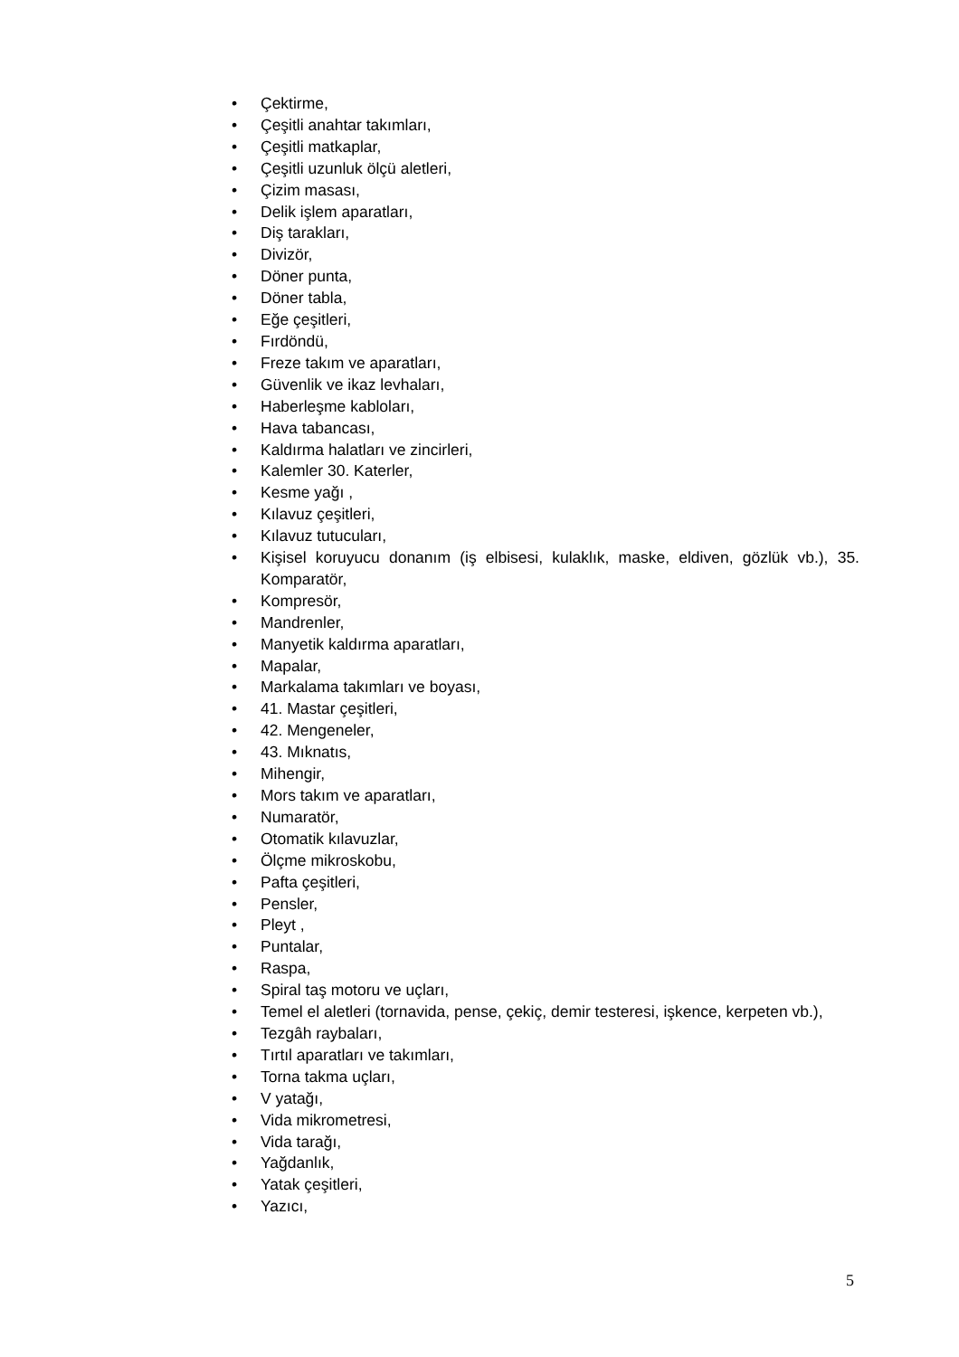• Çektirme,
• Çeşitli anahtar takımları,
• Çeşitli matkaplar,
• Çeşitli uzunluk ölçü aletleri,
• Çizim masası,
• Delik işlem aparatları,
• Diş tarakları,
• Divizör,
• Döner punta,
• Döner tabla,
• Eğe çeşitleri,
• Fırdöndü,
• Freze takım ve aparatları,
• Güvenlik ve ikaz levhaları,
• Haberleşme kabloları,
• Hava tabancası,
• Kaldırma halatları ve zincirleri,
• Kalemler 30. Katerler,
• Kesme yağı ,
• Kılavuz çeşitleri,
• Kılavuz tutucuları,
• Kişisel koruyucu donanım (iş elbisesi, kulaklık, maske, eldiven, gözlük vb.), 35. Komparatör,
• Kompresör,
• Mandrenler,
• Manyetik kaldırma aparatları,
• Mapalar,
• Markalama takımları ve boyası,
• 41. Mastar çeşitleri,
• 42. Mengeneler,
• 43. Mıknatıs,
• Mihengir,
• Mors takım ve aparatları,
• Numaratör,
• Otomatik kılavuzlar,
• Ölçme mikroskobu,
• Pafta çeşitleri,
• Pensler,
• Pleyt ,
• Puntalar,
• Raspa,
• Spiral taş motoru ve uçları,
• Temel el aletleri (tornavida, pense, çekiç, demir testeresi, işkence, kerpeten vb.),
• Tezgâh raybaları,
• Tırtıl aparatları ve takımları,
• Torna takma uçları,
• V yatağı,
• Vida mikrometresi,
• Vida tarağı,
• Yağdanlık,
• Yatak çeşitleri,
• Yazıcı,
5